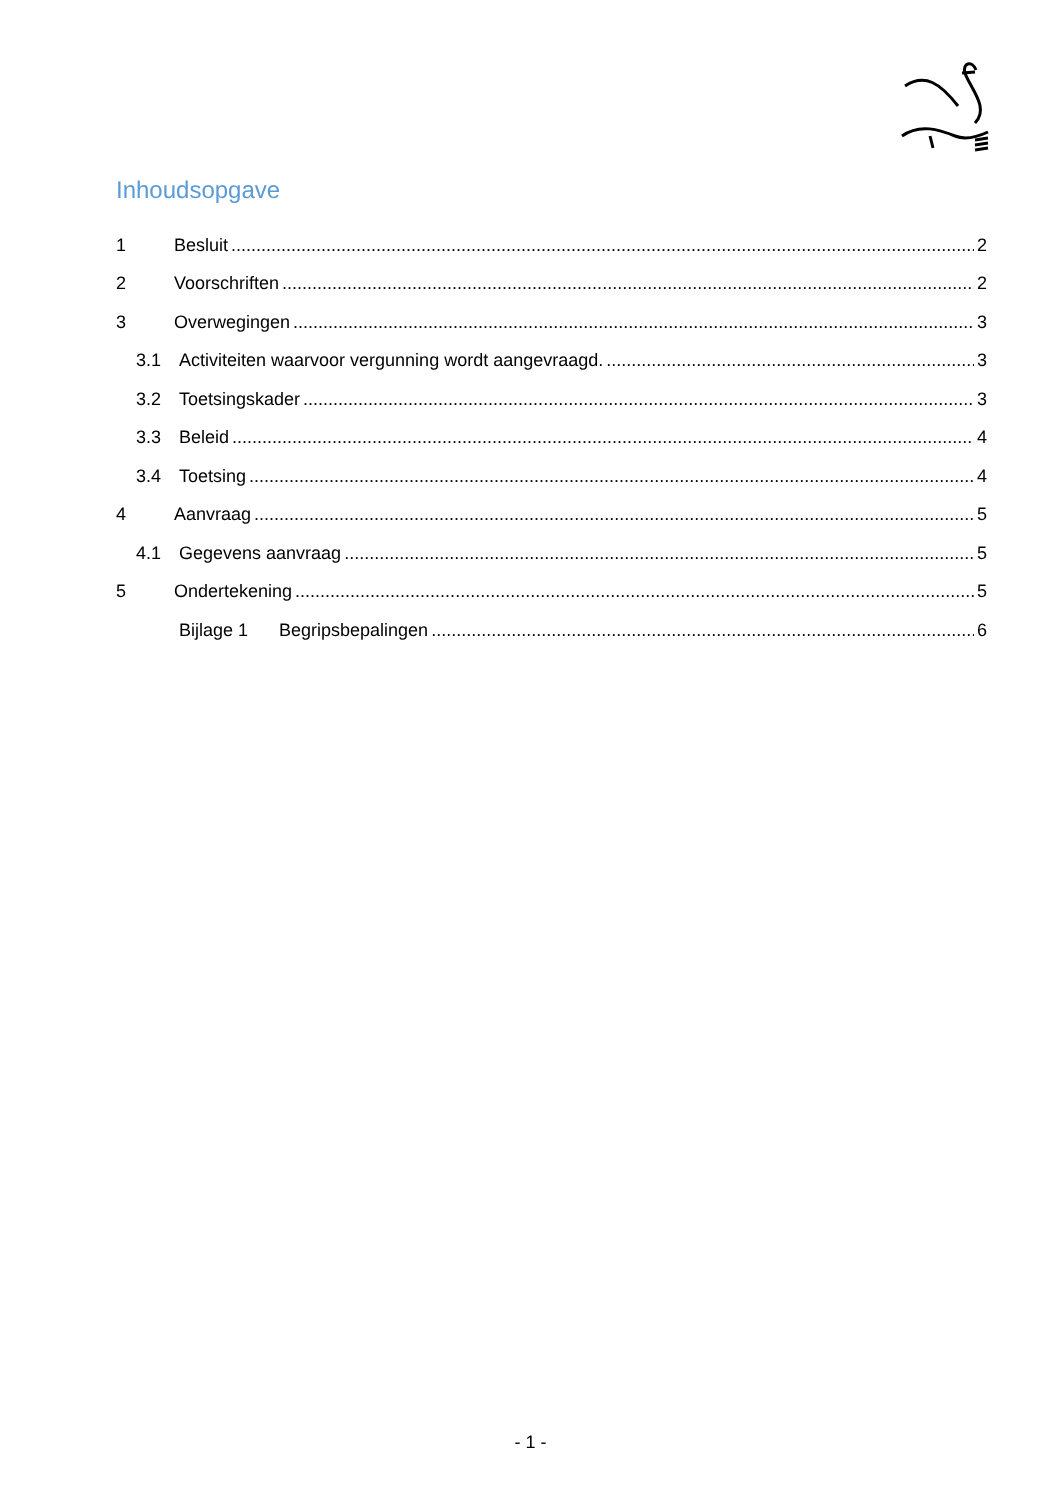Inhoudsopgave
1 Besluit 2
2 Voorschriften 2
3 Overwegingen 3
3.1 Activiteiten waarvoor vergunning wordt aangevraagd. 3
3.2 Toetsingskader 3
3.3 Beleid 4
3.4 Toetsing 4
4 Aanvraag 5
4.1 Gegevens aanvraag 5
5 Ondertekening 5
Bijlage 1 Begripsbepalingen 6
- 1 -